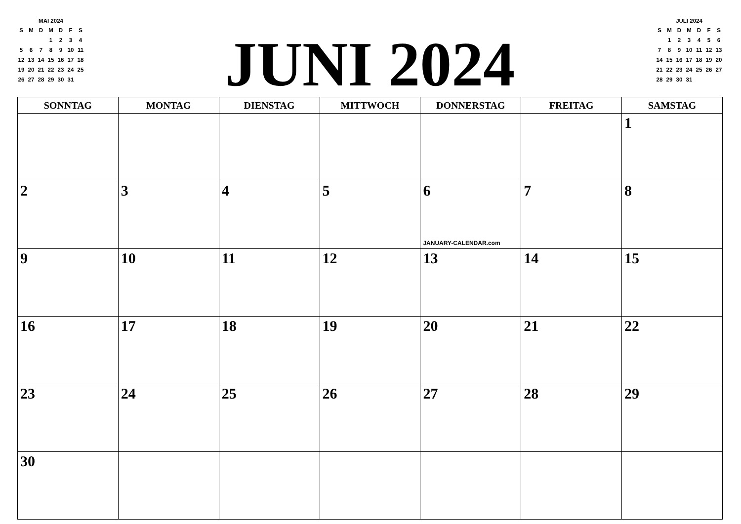MAI 2024
| S | M | D | M | D | F | S |
| | | | 1 | 2 | 3 | 4 |
| 5 | 6 | 7 | 8 | 9 | 10 | 11 |
| 12 | 13 | 14 | 15 | 16 | 17 | 18 |
| 19 | 20 | 21 | 22 | 23 | 24 | 25 |
| 26 | 27 | 28 | 29 | 30 | 31 | |
JUNI 2024
JULI 2024
| S | M | D | M | D | F | S |
| | 1 | 2 | 3 | 4 | 5 | 6 |
| 7 | 8 | 9 | 10 | 11 | 12 | 13 |
| 14 | 15 | 16 | 17 | 18 | 19 | 20 |
| 21 | 22 | 23 | 24 | 25 | 26 | 27 |
| 28 | 29 | 30 | 31 | | | |
| SONNTAG | MONTAG | DIENSTAG | MITTWOCH | DONNERSTAG | FREITAG | SAMSTAG |
| --- | --- | --- | --- | --- | --- | --- |
| | | | | | | 1 |
| 2 | 3 | 4 | 5 | 6 JANUARY-CALENDAR.com | 7 | 8 |
| 9 | 10 | 11 | 12 | 13 | 14 | 15 |
| 16 | 17 | 18 | 19 | 20 | 21 | 22 |
| 23 | 24 | 25 | 26 | 27 | 28 | 29 |
| 30 | | | | | | |